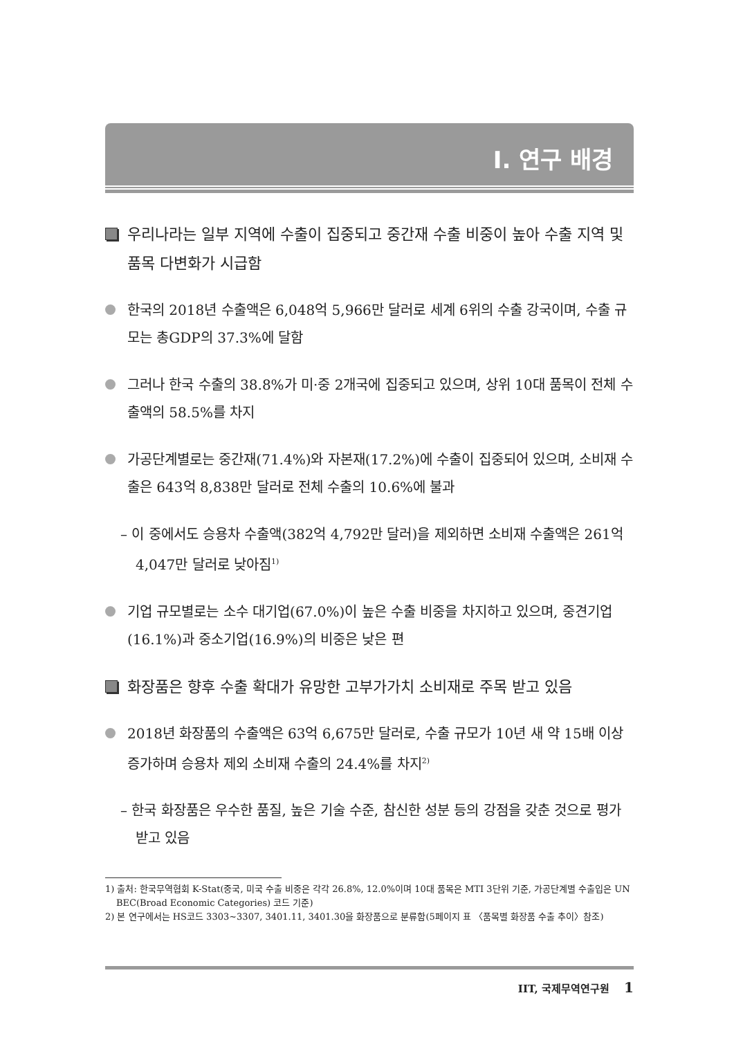Ⅰ. 연구 배경
우리나라는 일부 지역에 수출이 집중되고 중간재 수출 비중이 높아 수출 지역 및 품목 다변화가 시급함
한국의 2018년 수출액은 6,048억 5,966만 달러로 세계 6위의 수출 강국이며, 수출 규모는 총GDP의 37.3%에 달함
그러나 한국 수출의 38.8%가 미·중 2개국에 집중되고 있으며, 상위 10대 품목이 전체 수출액의 58.5%를 차지
가공단계별로는 중간재(71.4%)와 자본재(17.2%)에 수출이 집중되어 있으며, 소비재 수출은 643억 8,838만 달러로 전체 수출의 10.6%에 불과
– 이 중에서도 승용차 수출액(382억 4,792만 달러)을 제외하면 소비재 수출액은 261억 4,047만 달러로 낮아짐<sup>1)</sup>
기업 규모별로는 소수 대기업(67.0%)이 높은 수출 비중을 차지하고 있으며, 중견기업(16.1%)과 중소기업(16.9%)의 비중은 낮은 편
화장품은 향후 수출 확대가 유망한 고부가가치 소비재로 주목 받고 있음
2018년 화장품의 수출액은 63억 6,675만 달러로, 수출 규모가 10년 새 약 15배 이상 증가하며 승용차 제외 소비재 수출의 24.4%를 차지<sup>2)</sup>
– 한국 화장품은 우수한 품질, 높은 기술 수준, 참신한 성분 등의 강점을 갖춘 것으로 평가 받고 있음
1) 출처: 한국무역협회 K-Stat(중국, 미국 수출 비중은 각각 26.8%, 12.0%이며 10대 품목은 MTI 3단위 기준, 가공단계별 수출입은 UN BEC(Broad Economic Categories) 코드 기준)
2) 본 연구에서는 HS코드 3303~3307, 3401.11, 3401.30을 화장품으로 분류함(5페이지 표 〈품목별 화장품 수출 추이〉참조)
IIT, 국제무역연구원 1